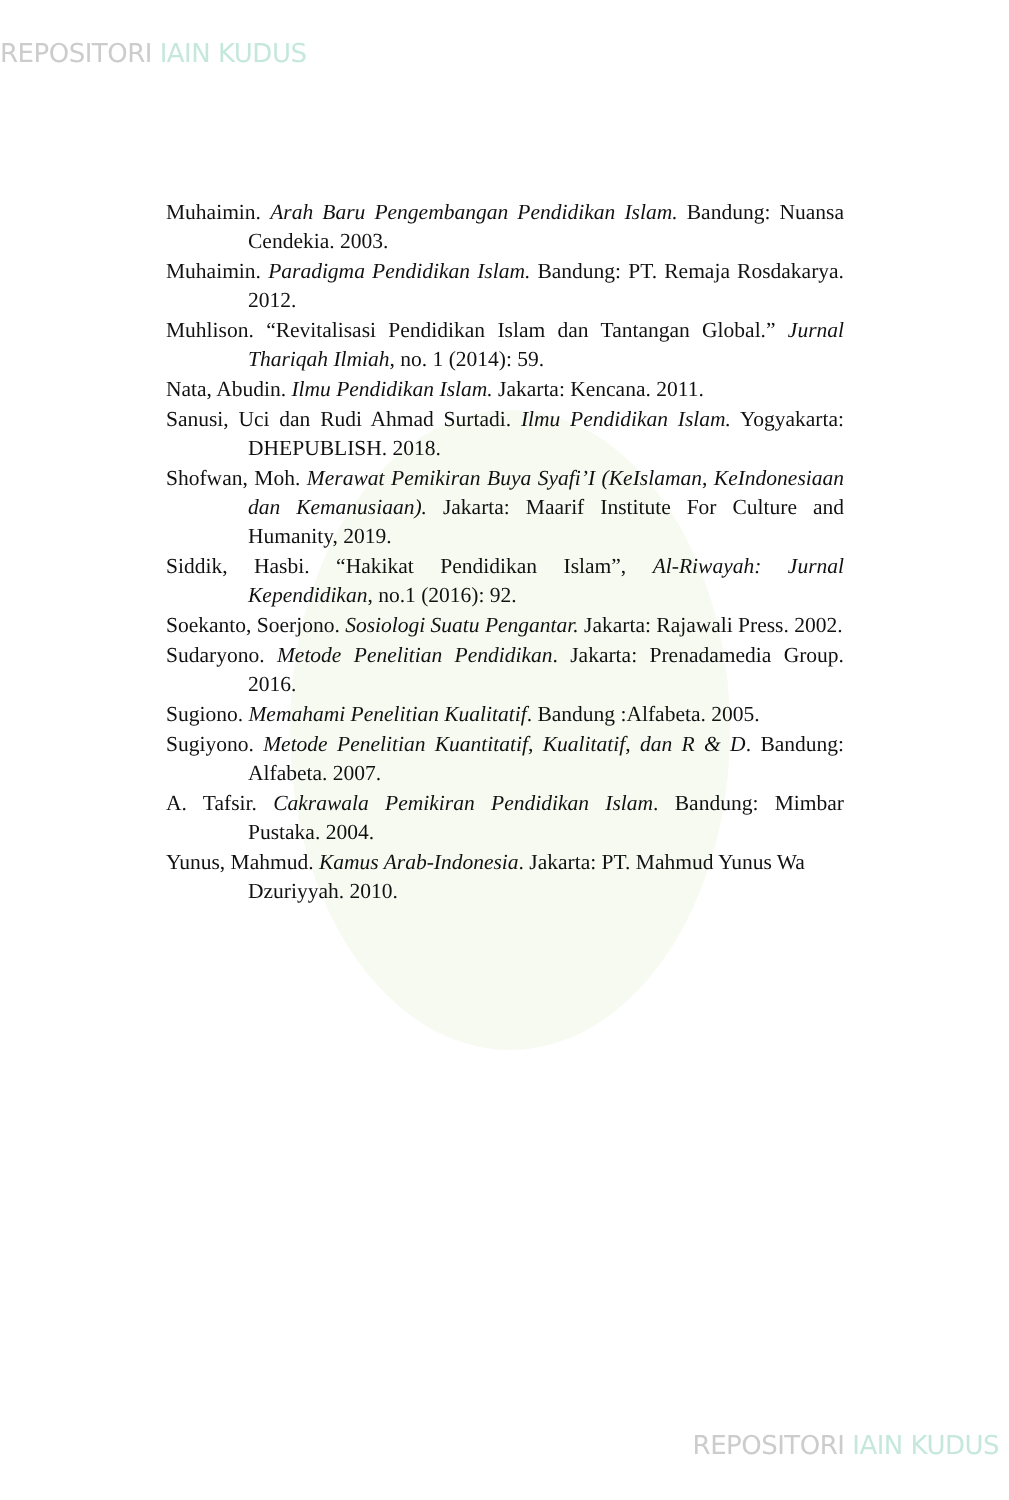REPOSITORI IAIN KUDUS
Muhaimin. Arah Baru Pengembangan Pendidikan Islam. Bandung: Nuansa Cendekia. 2003.
Muhaimin. Paradigma Pendidikan Islam. Bandung: PT. Remaja Rosdakarya. 2012.
Muhlison. “Revitalisasi Pendidikan Islam dan Tantangan Global.” Jurnal Thariqah Ilmiah, no. 1 (2014): 59.
Nata, Abudin. Ilmu Pendidikan Islam. Jakarta: Kencana. 2011.
Sanusi, Uci dan Rudi Ahmad Surtadi. Ilmu Pendidikan Islam. Yogyakarta: DHEPUBLISH. 2018.
Shofwan, Moh. Merawat Pemikiran Buya Syafi’I (KeIslaman, KeIndonesiaan dan Kemanusiaan). Jakarta: Maarif Institute For Culture and Humanity, 2019.
Siddik, Hasbi. “Hakikat Pendidikan Islam”, Al-Riwayah: Jurnal Kependidikan, no.1 (2016): 92.
Soekanto, Soerjono. Sosiologi Suatu Pengantar. Jakarta: Rajawali Press. 2002.
Sudaryono. Metode Penelitian Pendidikan. Jakarta: Prenadamedia Group. 2016.
Sugiono. Memahami Penelitian Kualitatif. Bandung :Alfabeta. 2005.
Sugiyono. Metode Penelitian Kuantitatif, Kualitatif, dan R & D. Bandung: Alfabeta. 2007.
A. Tafsir. Cakrawala Pemikiran Pendidikan Islam. Bandung: Mimbar Pustaka. 2004.
Yunus, Mahmud. Kamus Arab-Indonesia. Jakarta: PT. Mahmud Yunus Wa Dzuriyyah. 2010.
REPOSITORI IAIN KUDUS